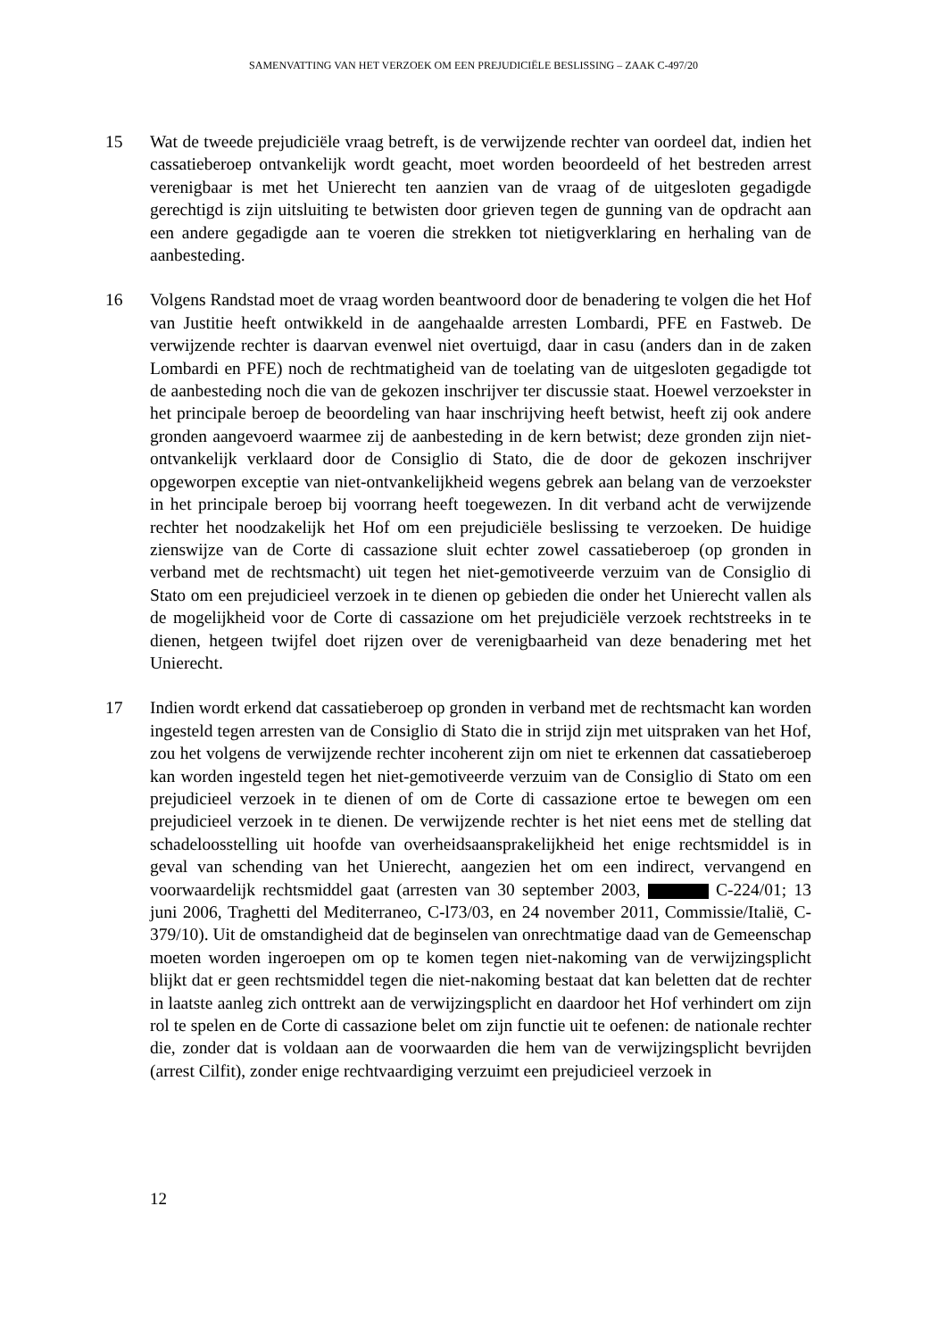SAMENVATTING VAN HET VERZOEK OM EEN PREJUDICIËLE BESLISSING – ZAAK C-497/20
15 Wat de tweede prejudiciële vraag betreft, is de verwijzende rechter van oordeel dat, indien het cassatieberoep ontvankelijk wordt geacht, moet worden beoordeeld of het bestreden arrest verenigbaar is met het Unierecht ten aanzien van de vraag of de uitgesloten gegadigde gerechtigd is zijn uitsluiting te betwisten door grieven tegen de gunning van de opdracht aan een andere gegadigde aan te voeren die strekken tot nietigverklaring en herhaling van de aanbesteding.
16 Volgens Randstad moet de vraag worden beantwoord door de benadering te volgen die het Hof van Justitie heeft ontwikkeld in de aangehaalde arresten Lombardi, PFE en Fastweb. De verwijzende rechter is daarvan evenwel niet overtuigd, daar in casu (anders dan in de zaken Lombardi en PFE) noch de rechtmatigheid van de toelating van de uitgesloten gegadigde tot de aanbesteding noch die van de gekozen inschrijver ter discussie staat. Hoewel verzoekster in het principale beroep de beoordeling van haar inschrijving heeft betwist, heeft zij ook andere gronden aangevoerd waarmee zij de aanbesteding in de kern betwist; deze gronden zijn niet-ontvankelijk verklaard door de Consiglio di Stato, die de door de gekozen inschrijver opgeworpen exceptie van niet-ontvankelijkheid wegens gebrek aan belang van de verzoekster in het principale beroep bij voorrang heeft toegewezen. In dit verband acht de verwijzende rechter het noodzakelijk het Hof om een prejudiciële beslissing te verzoeken. De huidige zienswijze van de Corte di cassazione sluit echter zowel cassatieberoep (op gronden in verband met de rechtsmacht) uit tegen het niet-gemotiveerde verzuim van de Consiglio di Stato om een prejudicieel verzoek in te dienen op gebieden die onder het Unierecht vallen als de mogelijkheid voor de Corte di cassazione om het prejudiciële verzoek rechtstreeks in te dienen, hetgeen twijfel doet rijzen over de verenigbaarheid van deze benadering met het Unierecht.
17 Indien wordt erkend dat cassatieberoep op gronden in verband met de rechtsmacht kan worden ingesteld tegen arresten van de Consiglio di Stato die in strijd zijn met uitspraken van het Hof, zou het volgens de verwijzende rechter incoherent zijn om niet te erkennen dat cassatieberoep kan worden ingesteld tegen het niet-gemotiveerde verzuim van de Consiglio di Stato om een prejudicieel verzoek in te dienen of om de Corte di cassazione ertoe te bewegen om een prejudicieel verzoek in te dienen. De verwijzende rechter is het niet eens met de stelling dat schadeloosstelling uit hoofde van overheidsaansprakelijkheid het enige rechtsmiddel is in geval van schending van het Unierecht, aangezien het om een indirect, vervangend en voorwaardelijk rechtsmiddel gaat (arresten van 30 september 2003, C-224/01; 13 juni 2006, Traghetti del Mediterraneo, C-l73/03, en 24 november 2011, Commissie/Italië, C-379/10). Uit de omstandigheid dat de beginselen van onrechtmatige daad van de Gemeenschap moeten worden ingeroepen om op te komen tegen niet-nakoming van de verwijzingsplicht blijkt dat er geen rechtsmiddel tegen die niet-nakoming bestaat dat kan beletten dat de rechter in laatste aanleg zich onttrekt aan de verwijzingsplicht en daardoor het Hof verhindert om zijn rol te spelen en de Corte di cassazione belet om zijn functie uit te oefenen: de nationale rechter die, zonder dat is voldaan aan de voorwaarden die hem van de verwijzingsplicht bevrijden (arrest Cilfit), zonder enige rechtvaardiging verzuimt een prejudicieel verzoek in
12